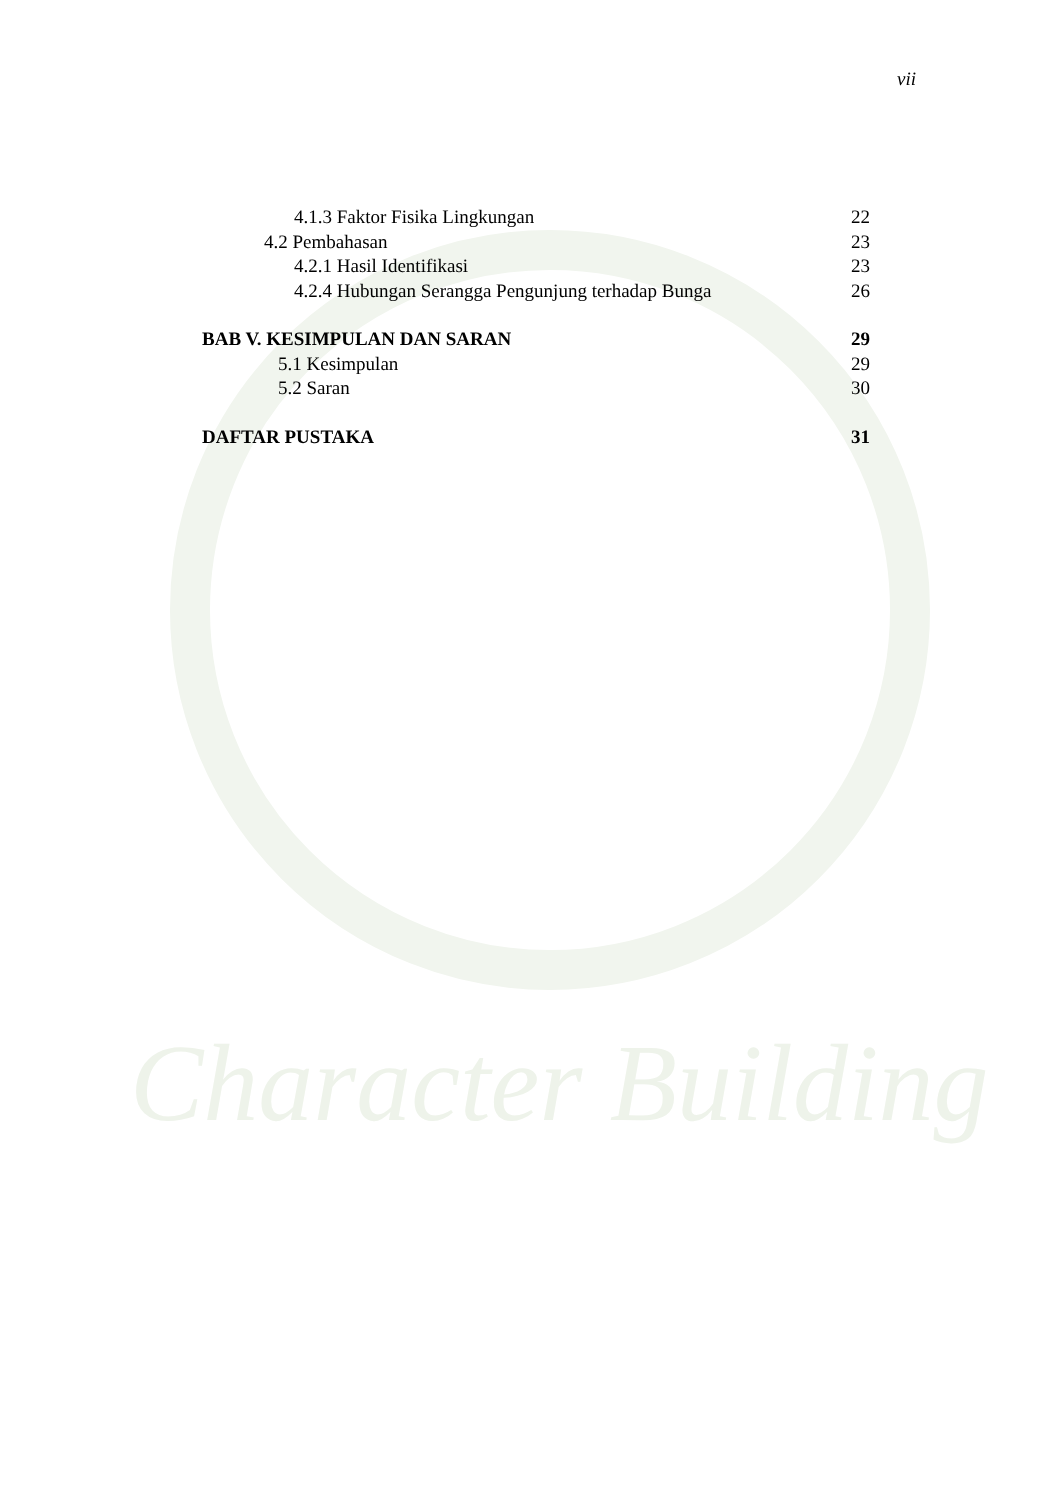Character Building
vii
4.1.3 Faktor Fisika Lingkungan 22
4.2 Pembahasan 23
4.2.1 Hasil Identifikasi 23
4.2.4 Hubungan Serangga Pengunjung terhadap Bunga 26
BAB V. KESIMPULAN DAN SARAN 29
5.1 Kesimpulan 29
5.2 Saran 30
DAFTAR PUSTAKA 31